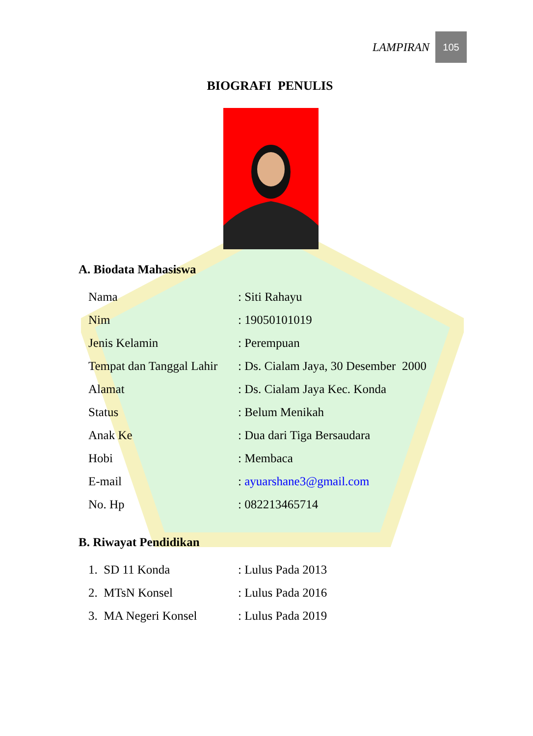LAMPIRAN 105
BIOGRAFI PENULIS
A. Biodata Mahasiswa
| Nama | : Siti Rahayu |
| Nim | : 19050101019 |
| Jenis Kelamin | : Perempuan |
| Tempat dan Tanggal Lahir | : Ds. Cialam Jaya, 30 Desember 2000 |
| Alamat | : Ds. Cialam Jaya Kec. Konda |
| Status | : Belum Menikah |
| Anak Ke | : Dua dari Tiga Bersaudara |
| Hobi | : Membaca |
| E-mail | : ayuarshane3@gmail.com |
| No. Hp | : 082213465714 |
B. Riwayat Pendidikan
| 1. SD 11 Konda | : Lulus Pada 2013 |
| 2. MTsN Konsel | : Lulus Pada 2016 |
| 3. MA Negeri Konsel | : Lulus Pada 2019 |